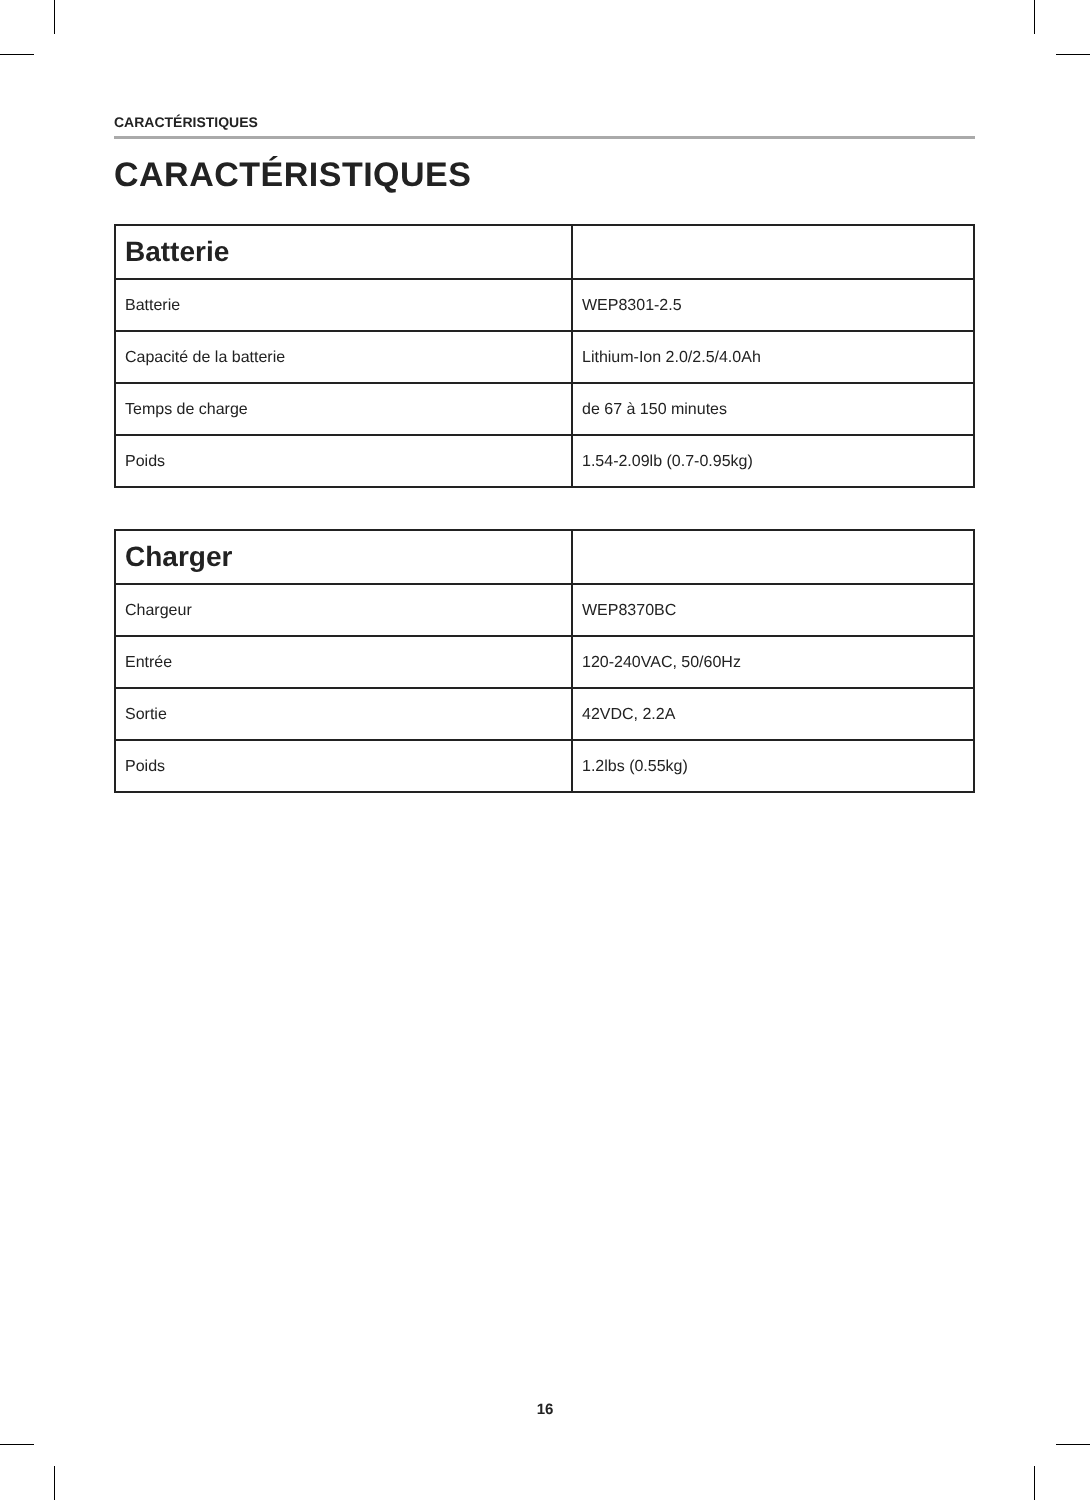CARACTÉRISTIQUES
CARACTÉRISTIQUES
| Batterie | |
| --- | --- |
| Batterie | WEP8301-2.5 |
| Capacité de la batterie | Lithium-Ion 2.0/2.5/4.0Ah |
| Temps de charge | de 67 à 150 minutes |
| Poids | 1.54-2.09lb (0.7-0.95kg) |
| Charger | |
| --- | --- |
| Chargeur | WEP8370BC |
| Entrée | 120-240VAC, 50/60Hz |
| Sortie | 42VDC, 2.2A |
| Poids | 1.2lbs (0.55kg) |
16